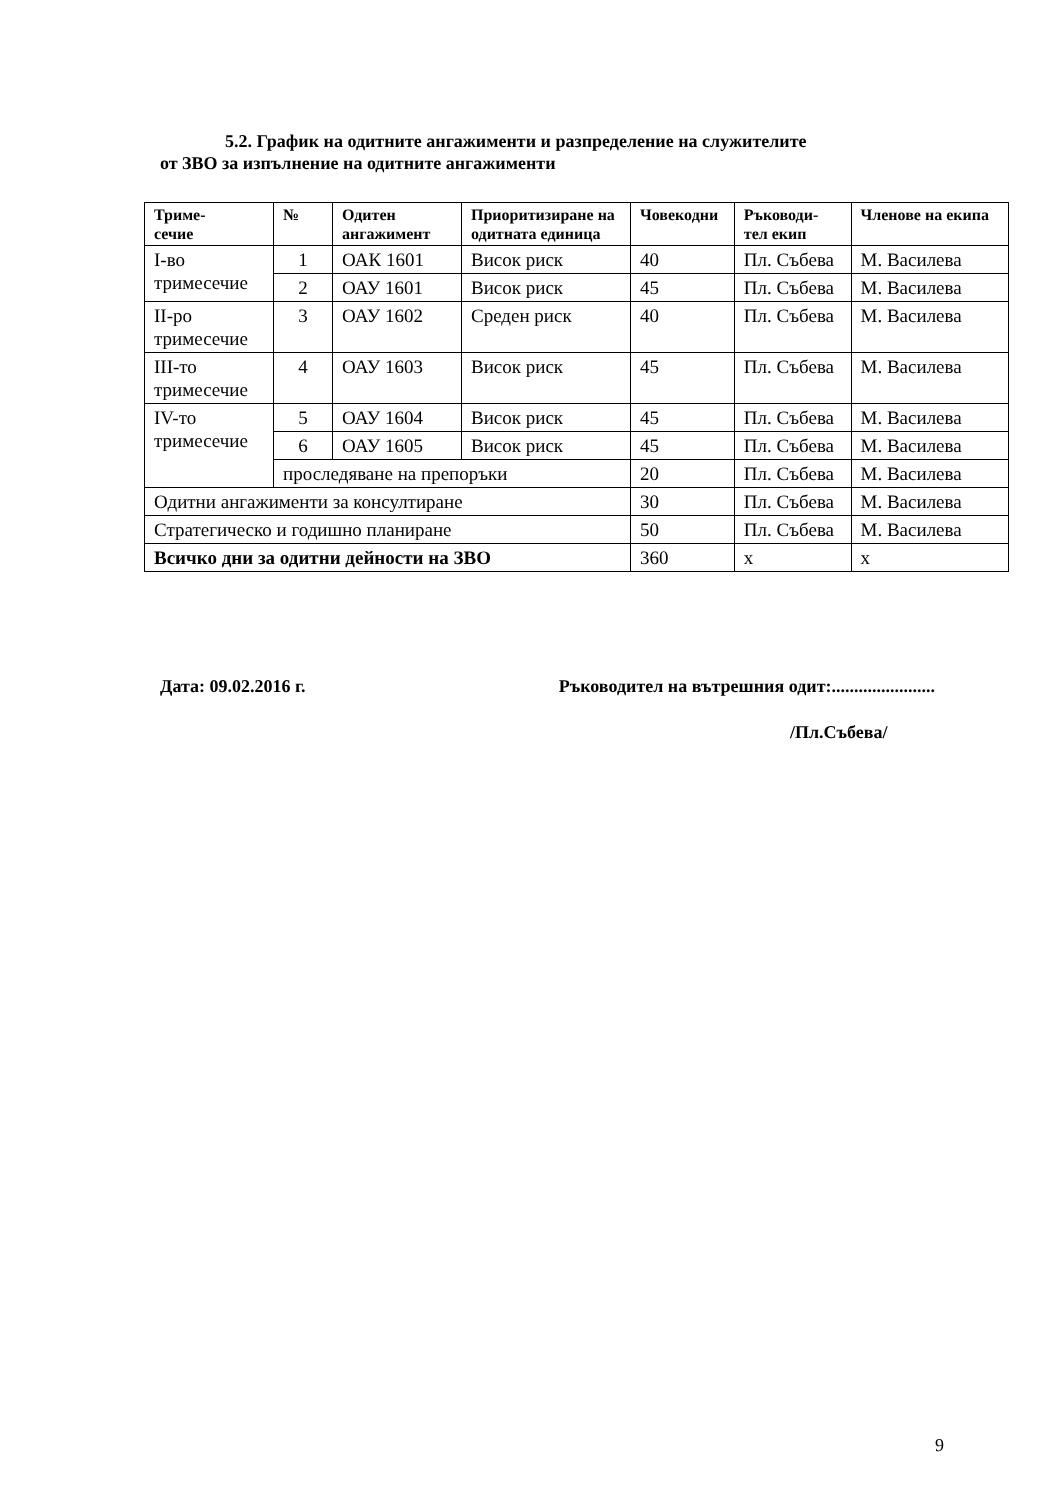5.2. График на одитните ангажименти и разпределение на служителите
от ЗВО за изпълнение на одитните ангажименти
| Триме- сечие | № | Одитен ангажимент | Приоритизиране на одитната единица | Човекодни | Ръководи- тел екип | Членове на екипа |
| --- | --- | --- | --- | --- | --- | --- |
| I-во тримесечие | 1 | ОАК 1601 | Висок риск | 40 | Пл. Събева | М. Василева |
| | 2 | ОАУ 1601 | Висок риск | 45 | Пл. Събева | М. Василева |
| II-ро тримесечие | 3 | ОАУ 1602 | Среден риск | 40 | Пл. Събева | М. Василева |
| III-то тримесечие | 4 | ОАУ 1603 | Висок риск | 45 | Пл. Събева | М. Василева |
| IV-то тримесечие | 5 | ОАУ 1604 | Висок риск | 45 | Пл. Събева | М. Василева |
| | 6 | ОАУ 1605 | Висок риск | 45 | Пл. Събева | М. Василева |
| | проследяване на препоръки | | | 20 | Пл. Събева | М. Василева |
| Одитни ангажименти за консултиране | | | | 30 | Пл. Събева | М. Василева |
| Стратегическо и годишно планиране | | | | 50 | Пл. Събева | М. Василева |
| Всичко дни за одитни дейности на ЗВО | | | | 360 | х | х |
Дата: 09.02.2016 г. Ръководител на вътрешния одит:.......................
/Пл.Събева/
9